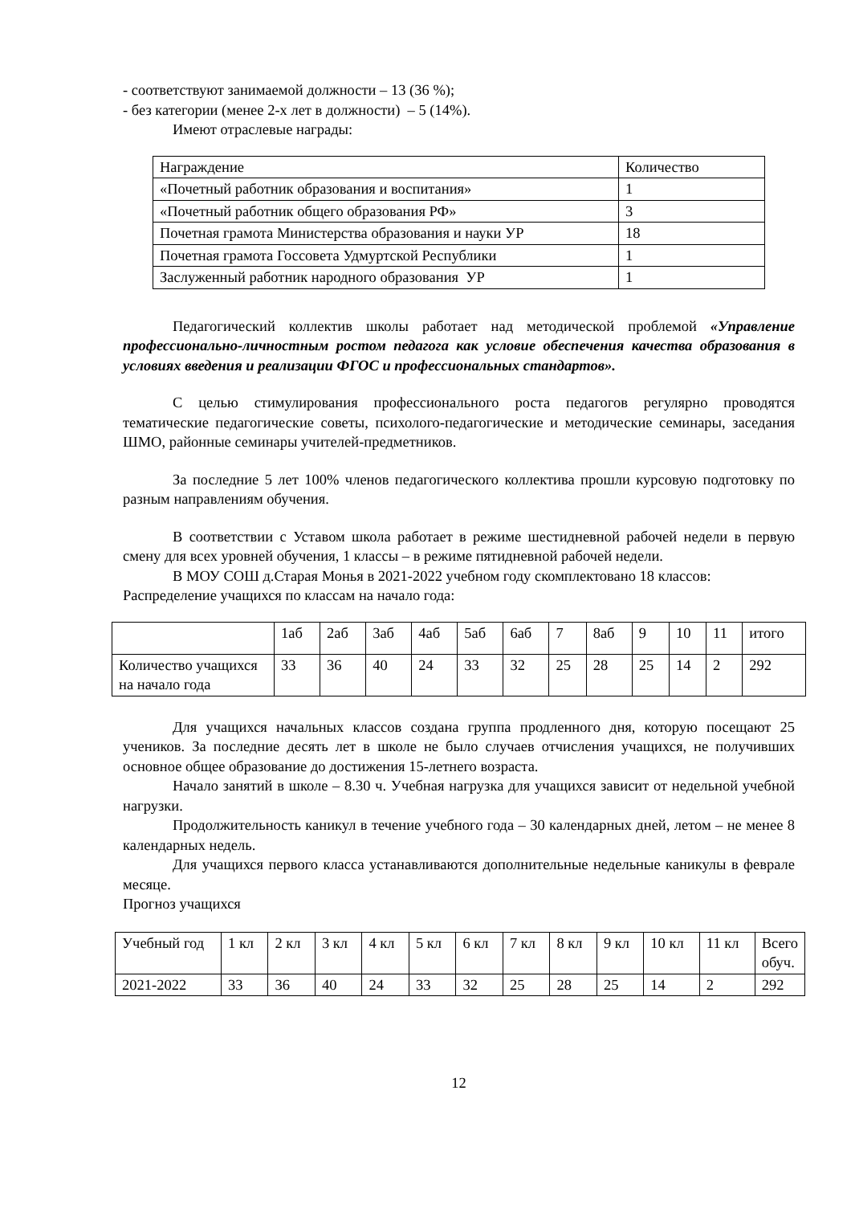- соответствуют занимаемой должности – 13 (36 %);
- без категории (менее 2-х лет в должности) – 5 (14%).
Имеют отраслевые награды:
| Награждение | Количество |
| «Почетный работник образования и воспитания» | 1 |
| «Почетный работник общего образования РФ» | 3 |
| Почетная грамота Министерства образования и науки УР | 18 |
| Почетная грамота Госсовета Удмуртской Республики | 1 |
| Заслуженный работник народного образования УР | 1 |
Педагогический коллектив школы работает над методической проблемой «Управление профессионально-личностным ростом педагога как условие обеспечения качества образования в условиях введения и реализации ФГОС и профессиональных стандартов».
С целью стимулирования профессионального роста педагогов регулярно проводятся тематические педагогические советы, психолого-педагогические и методические семинары, заседания ШМО, районные семинары учителей-предметников.
За последние 5 лет 100% членов педагогического коллектива прошли курсовую подготовку по разным направлениям обучения.
В соответствии с Уставом школа работает в режиме шестидневной рабочей недели в первую смену для всех уровней обучения, 1 классы – в режиме пятидневной рабочей недели.
В МОУ СОШ д.Старая Монья в 2021-2022 учебном году скомплектовано 18 классов:
Распределение учащихся по классам на начало года:
| | 1аб | 2аб | 3аб | 4аб | 5аб | 6аб | 7 | 8аб | 9 | 10 | 11 | итого |
| Количество учащихся на начало года | 33 | 36 | 40 | 24 | 33 | 32 | 25 | 28 | 25 | 14 | 2 | 292 |
Для учащихся начальных классов создана группа продленного дня, которую посещают 25 учеников. За последние десять лет в школе не было случаев отчисления учащихся, не получивших основное общее образование до достижения 15-летнего возраста.
Начало занятий в школе – 8.30 ч. Учебная нагрузка для учащихся зависит от недельной учебной нагрузки.
Продолжительность каникул в течение учебного года – 30 календарных дней, летом – не менее 8 календарных недель.
Для учащихся первого класса устанавливаются дополнительные недельные каникулы в феврале месяце.
Прогноз учащихся
| Учебный год | 1 кл | 2 кл | 3 кл | 4 кл | 5 кл | 6 кл | 7 кл | 8 кл | 9 кл | 10 кл | 11 кл | Всего обуч. |
| 2021-2022 | 33 | 36 | 40 | 24 | 33 | 32 | 25 | 28 | 25 | 14 | 2 | 292 |
12